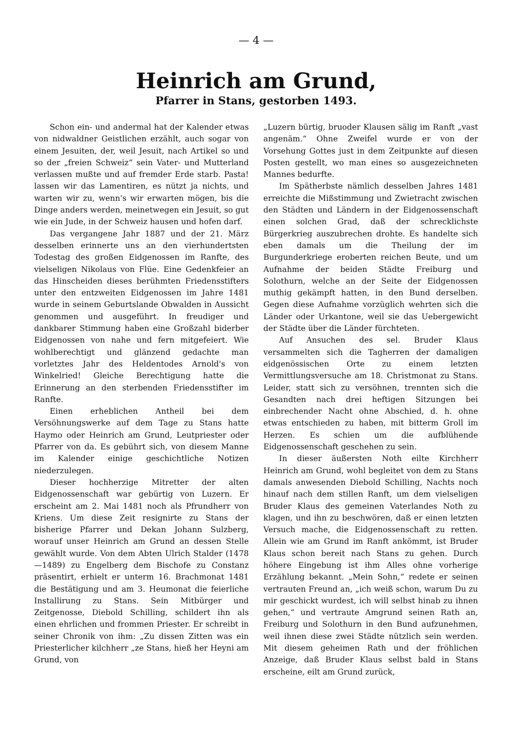— 4 —
Heinrich am Grund,
Pfarrer in Stans, gestorben 1493.
Schon ein- und andermal hat der Kalender etwas von nidwaldner Geistlichen erzählt, auch sogar von einem Jesuiten, der, weil Jesuit, nach Artikel so und so der „freien Schweiz“ sein Vater- und Mutterland verlassen mußte und auf fremder Erde starb. Pasta! lassen wir das Lamentiren, es nützt ja nichts, und warten wir zu, wenn's wir erwarten mögen, bis die Dinge anders werden, meinetwegen ein Jesuit, so gut wie ein Jude, in der Schweiz hausen und hofen darf.
Das vergangene Jahr 1887 und der 21. März desselben erinnerte uns an den vierhundertsten Todestag des großen Eidgenossen im Ranfte, des vielseligen Nikolaus von Flüe. Eine Gedenkfeier an das Hinscheiden dieses berühmten Friedensstifters unter den entzweiten Eidgenossen im Jahre 1481 wurde in seinem Geburtslande Obwalden in Aussicht genommen und ausgeführt. In freudiger und dankbarer Stimmung haben eine Großzahl biderber Eidgenossen von nahe und fern mitgefeiert. Wie wohlberechtigt und glänzend gedachte man vorletztes Jahr des Heldentodes Arnold's von Winkelried! Gleiche Berechtigung hatte die Erinnerung an den sterbenden Friedensstifter im Ranfte.
Einen erheblichen Antheil bei dem Versöhnungswerke auf dem Tage zu Stans hatte Haymo oder Heinrich am Grund, Leutpriester oder Pfarrer von da. Es gebührt sich, von diesem Manne im Kalender einige geschichtliche Notizen niederzulegen.
Dieser hochherzige Mitretter der alten Eidgenossenschaft war gebürtig von Luzern. Er erscheint am 2. Mai 1481 noch als Pfrundherr von Kriens. Um diese Zeit resignirte zu Stans der bisherige Pfarrer und Dekan Johann Sulzberg, worauf unser Heinrich am Grund an dessen Stelle gewählt wurde. Von dem Abten Ulrich Stalder (1478—1489) zu Engelberg dem Bischofe zu Constanz präsentirt, erhielt er unterm 16. Brachmonat 1481 die Bestätigung und am 3. Heumonat die feierliche Installirung zu Stans. Sein Mitbürger und Zeitgenosse, Diebold Schilling, schildert ihn als einen ehrlichen und frommen Priester. Er schreibt in seiner Chronik von ihm: „Zu dissen Zitten was ein Priesterlicher kilchherr „ze Stans, hieß her Heyni am Grund, von
„Luzern bürtig, bruoder Klausen sälig im Ranft „vast angenäm.“ Ohne Zweifel wurde er von der Vorsehung Gottes just in dem Zeitpunkte auf diesen Posten gestellt, wo man eines so ausgezeichneten Mannes bedurfte.
Im Spätherbste nämlich desselben Jahres 1481 erreichte die Mißstimmung und Zwietracht zwischen den Städten und Ländern in der Eidgenossenschaft einen solchen Grad, daß der schrecklichste Bürgerkrieg auszubrechen drohte. Es handelte sich eben damals um die Theilung der im Burgunderkriege eroberten reichen Beute, und um Aufnahme der beiden Städte Freiburg und Solothurn, welche an der Seite der Eidgenossen muthig gekämpft hatten, in den Bund derselben. Gegen diese Aufnahme vorzüglich wehrten sich die Länder oder Urkantone, weil sie das Uebergewicht der Städte über die Länder fürchteten.
Auf Ansuchen des sel. Bruder Klaus versammelten sich die Tagherren der damaligen eidgenössischen Orte zu einem letzten Vermittlungsversuche am 18. Christmonat zu Stans. Leider, statt sich zu versöhnen, trennten sich die Gesandten nach drei heftigen Sitzungen bei einbrechender Nacht ohne Abschied, d. h. ohne etwas entschieden zu haben, mit bitterm Groll im Herzen. Es schien um die aufblühende Eidgenossenschaft geschehen zu sein.
In dieser äußersten Noth eilte Kirchherr Heinrich am Grund, wohl begleitet von dem zu Stans damals anwesenden Diebold Schilling, Nachts noch hinauf nach dem stillen Ranft, um dem vielseligen Bruder Klaus des gemeinen Vaterlandes Noth zu klagen, und ihn zu beschwören, daß er einen letzten Versuch mache, die Eidgenossenschaft zu retten. Allein wie am Grund im Ranft ankömmt, ist Bruder Klaus schon bereit nach Stans zu gehen. Durch höhere Eingebung ist ihm Alles ohne vorherige Erzählung bekannt. „Mein Sohn,“ redete er seinen vertrauten Freund an, „ich weiß schon, warum Du zu mir geschickt wurdest, ich will selbst hinab zu ihnen gehen,“ und vertraute Amgrund seinen Rath an, Freiburg und Solothurn in den Bund aufzunehmen, weil ihnen diese zwei Städte nützlich sein werden. Mit diesem geheimen Rath und der fröhlichen Anzeige, daß Bruder Klaus selbst bald in Stans erscheine, eilt am Grund zurück,